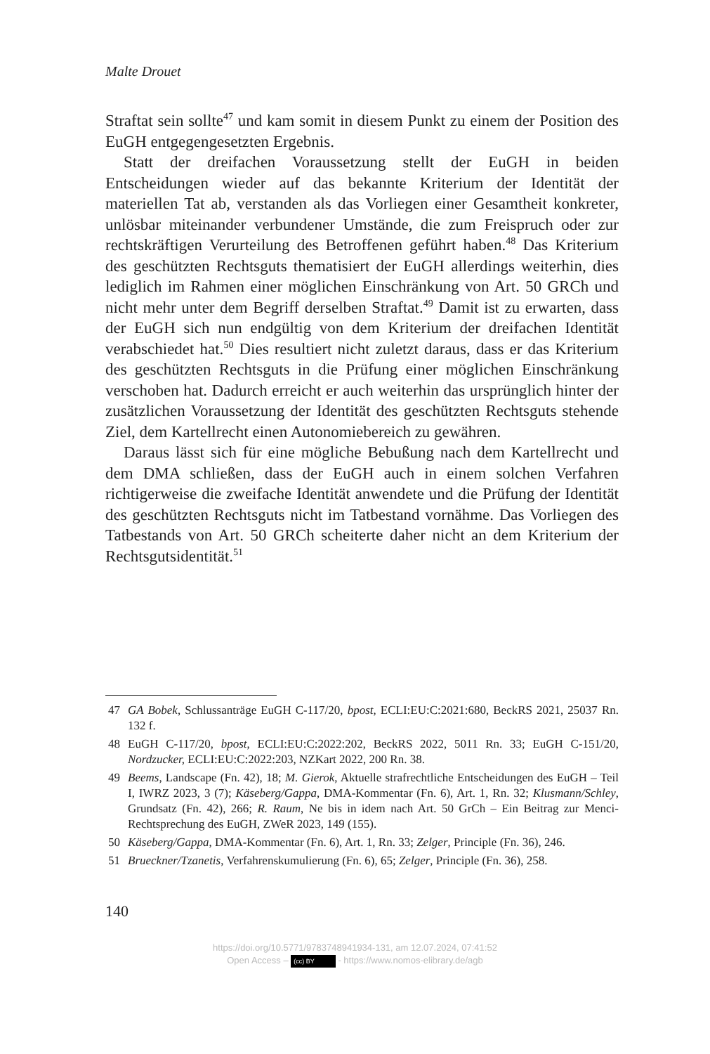Malte Drouet
Straftat sein sollte<sup>47</sup> und kam somit in diesem Punkt zu einem der Position des EuGH entgegengesetzten Ergebnis.
Statt der dreifachen Voraussetzung stellt der EuGH in beiden Entscheidungen wieder auf das bekannte Kriterium der Identität der materiellen Tat ab, verstanden als das Vorliegen einer Gesamtheit konkreter, unlösbar miteinander verbundener Umstände, die zum Freispruch oder zur rechtskräftigen Verurteilung des Betroffenen geführt haben.<sup>48</sup> Das Kriterium des geschützten Rechtsguts thematisiert der EuGH allerdings weiterhin, dies lediglich im Rahmen einer möglichen Einschränkung von Art. 50 GRCh und nicht mehr unter dem Begriff derselben Straftat.<sup>49</sup> Damit ist zu erwarten, dass der EuGH sich nun endgültig von dem Kriterium der dreifachen Identität verabschiedet hat.<sup>50</sup> Dies resultiert nicht zuletzt daraus, dass er das Kriterium des geschützten Rechtsguts in die Prüfung einer möglichen Einschränkung verschoben hat. Dadurch erreicht er auch weiterhin das ursprünglich hinter der zusätzlichen Voraussetzung der Identität des geschützten Rechtsguts stehende Ziel, dem Kartellrecht einen Autonomiebereich zu gewähren.
Daraus lässt sich für eine mögliche Bebußung nach dem Kartellrecht und dem DMA schließen, dass der EuGH auch in einem solchen Verfahren richtigerweise die zweifache Identität anwendete und die Prüfung der Identität des geschützten Rechtsguts nicht im Tatbestand vornähme. Das Vorliegen des Tatbestands von Art. 50 GRCh scheiterte daher nicht an dem Kriterium der Rechtsgutsidentität.<sup>51</sup>
47 GA Bobek, Schlussanträge EuGH C-117/20, bpost, ECLI:EU:C:2021:680, BeckRS 2021, 25037 Rn. 132 f.
48 EuGH C-117/20, bpost, ECLI:EU:C:2022:202, BeckRS 2022, 5011 Rn. 33; EuGH C-151/20, Nordzucker, ECLI:EU:C:2022:203, NZKart 2022, 200 Rn. 38.
49 Beems, Landscape (Fn. 42), 18; M. Gierok, Aktuelle strafrechtliche Entscheidungen des EuGH – Teil I, IWRZ 2023, 3 (7); Käseberg/Gappa, DMA-Kommentar (Fn. 6), Art. 1, Rn. 32; Klusmann/Schley, Grundsatz (Fn. 42), 266; R. Raum, Ne bis in idem nach Art. 50 GrCh – Ein Beitrag zur Menci-Rechtsprechung des EuGH, ZWeR 2023, 149 (155).
50 Käseberg/Gappa, DMA-Kommentar (Fn. 6), Art. 1, Rn. 33; Zelger, Principle (Fn. 36), 246.
51 Brueckner/Tzanetis, Verfahrenskumulierung (Fn. 6), 65; Zelger, Principle (Fn. 36), 258.
140
https://doi.org/10.5771/9783748941934-131, am 12.07.2024, 07:41:52
Open Access – (cc) BY - https://www.nomos-elibrary.de/agb